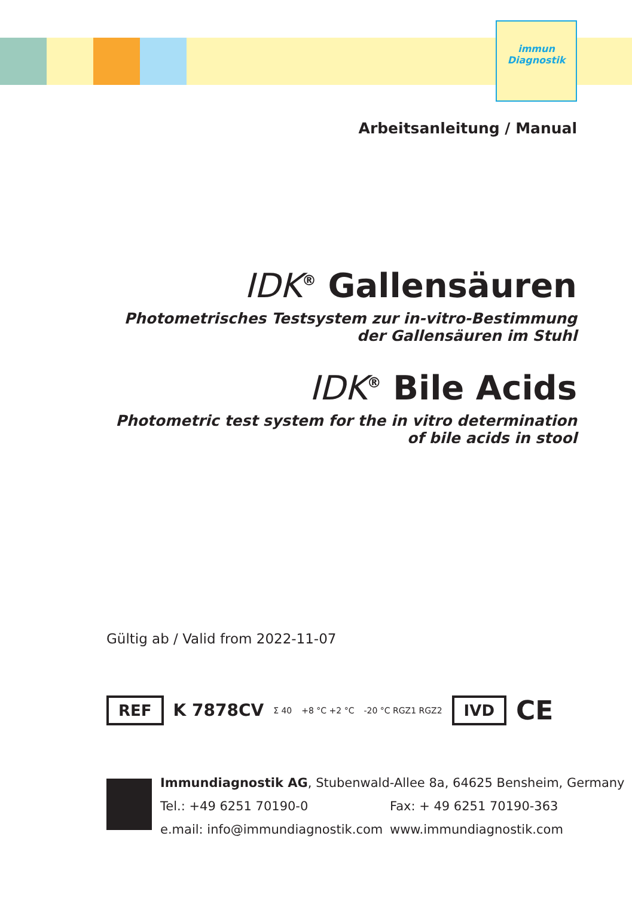immun
Diagnostik
Arbeitsanleitung / Manual
IDK<sup>®</sup> Gallensäuren
Photometrisches Testsystem zur in-vitro-Bestimmung
der Gallensäuren im Stuhl
IDK<sup>®</sup> Bile Acids
Photometric test system for the in vitro determination
of bile acids in stool
Gültig ab / Valid from 2022-11-07
REF K 7878CV Σ 40 +8 °C +2 °C -20 °C RGZ1 RGZ2 IVD CE
Immundiagnostik AG, Stubenwald-Allee 8a, 64625 Bensheim, Germany
Tel.: +49 6251 70190-0 Fax: + 49 6251 70190-363
e.mail: info@immundiagnostik.com www.immundiagnostik.com